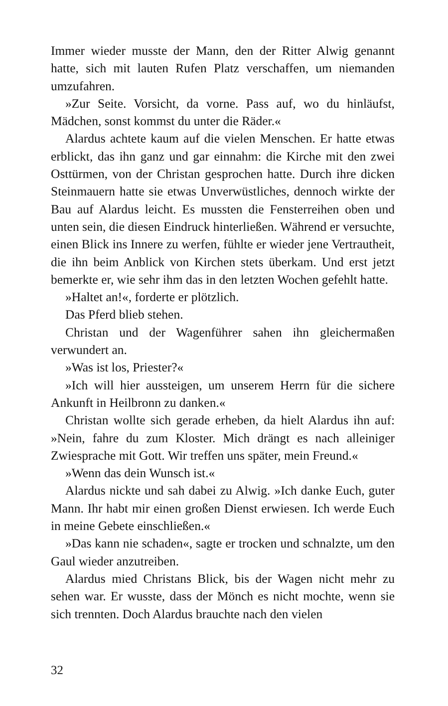Immer wieder musste der Mann, den der Ritter Alwig genannt hatte, sich mit lauten Rufen Platz verschaffen, um niemanden umzufahren.
»Zur Seite. Vorsicht, da vorne. Pass auf, wo du hinläufst, Mädchen, sonst kommst du unter die Räder.«
Alardus achtete kaum auf die vielen Menschen. Er hatte etwas erblickt, das ihn ganz und gar einnahm: die Kirche mit den zwei Osttürmen, von der Christan gesprochen hatte. Durch ihre dicken Steinmauern hatte sie etwas Unverwüstliches, dennoch wirkte der Bau auf Alardus leicht. Es mussten die Fensterreihen oben und unten sein, die diesen Eindruck hinterließen. Während er versuchte, einen Blick ins Innere zu werfen, fühlte er wieder jene Vertrautheit, die ihn beim Anblick von Kirchen stets überkam. Und erst jetzt bemerkte er, wie sehr ihm das in den letzten Wochen gefehlt hatte.
»Haltet an!«, forderte er plötzlich.
Das Pferd blieb stehen.
Christan und der Wagenführer sahen ihn gleichermaßen verwundert an.
»Was ist los, Priester?«
»Ich will hier aussteigen, um unserem Herrn für die sichere Ankunft in Heilbronn zu danken.«
Christan wollte sich gerade erheben, da hielt Alardus ihn auf: »Nein, fahre du zum Kloster. Mich drängt es nach alleiniger Zwiesprache mit Gott. Wir treffen uns später, mein Freund.«
»Wenn das dein Wunsch ist.«
Alardus nickte und sah dabei zu Alwig. »Ich danke Euch, guter Mann. Ihr habt mir einen großen Dienst erwiesen. Ich werde Euch in meine Gebete einschließen.«
»Das kann nie schaden«, sagte er trocken und schnalzte, um den Gaul wieder anzutreiben.
Alardus mied Christans Blick, bis der Wagen nicht mehr zu sehen war. Er wusste, dass der Mönch es nicht mochte, wenn sie sich trennten. Doch Alardus brauchte nach den vielen
32